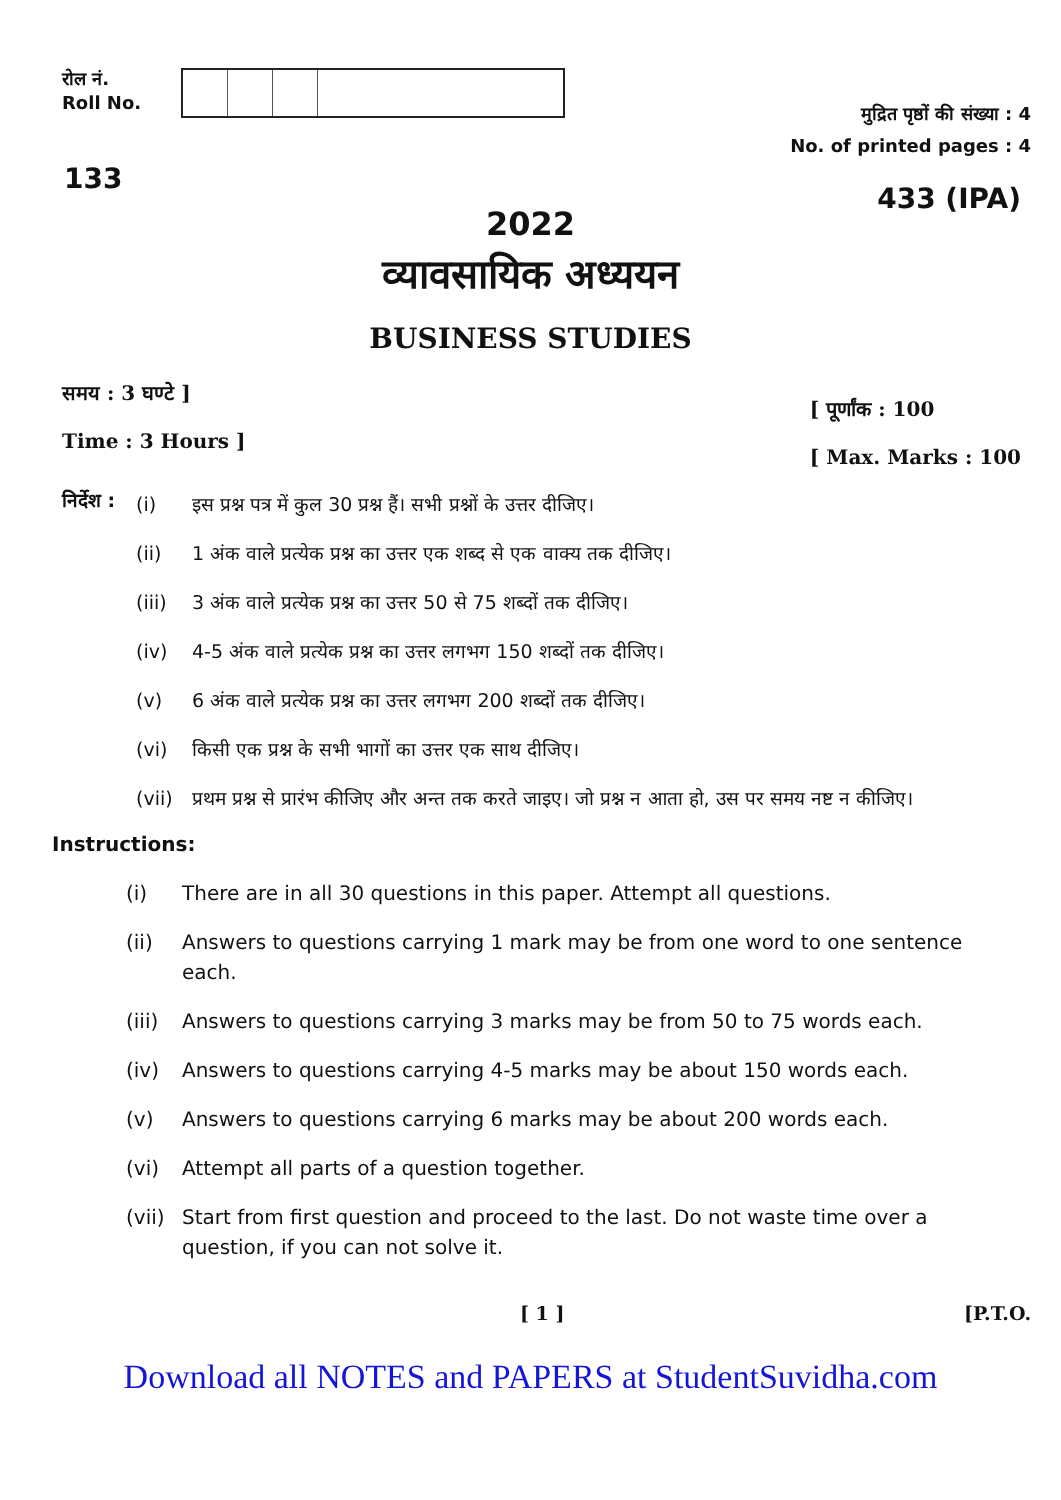रोल नं.
Roll No.
मुद्रित पृष्ठों की संख्या : 4
No. of printed pages : 4
133
433 (IPA)
2022
व्यावसायिक अध्ययन
BUSINESS STUDIES
समय : 3 घण्टे ]
Time : 3 Hours ]
[ पूर्णांक : 100
[ Max. Marks : 100
निर्देश :
(i) इस प्रश्न पत्र में कुल 30 प्रश्न हैं। सभी प्रश्नों के उत्तर दीजिए।
(ii) 1 अंक वाले प्रत्येक प्रश्न का उत्तर एक शब्द से एक वाक्य तक दीजिए।
(iii) 3 अंक वाले प्रत्येक प्रश्न का उत्तर 50 से 75 शब्दों तक दीजिए।
(iv) 4-5 अंक वाले प्रत्येक प्रश्न का उत्तर लगभग 150 शब्दों तक दीजिए।
(v) 6 अंक वाले प्रत्येक प्रश्न का उत्तर लगभग 200 शब्दों तक दीजिए।
(vi) किसी एक प्रश्न के सभी भागों का उत्तर एक साथ दीजिए।
(vii) प्रथम प्रश्न से प्रारंभ कीजिए और अन्त तक करते जाइए। जो प्रश्न न आता हो, उस पर समय नष्ट न कीजिए।
Instructions:
(i) There are in all 30 questions in this paper. Attempt all questions.
(ii) Answers to questions carrying 1 mark may be from one word to one sentence each.
(iii) Answers to questions carrying 3 marks may be from 50 to 75 words each.
(iv) Answers to questions carrying 4-5 marks may be about 150 words each.
(v) Answers to questions carrying 6 marks may be about 200 words each.
(vi) Attempt all parts of a question together.
(vii) Start from first question and proceed to the last. Do not waste time over a question, if you can not solve it.
[ 1 ] [P.T.O.
Download all NOTES and PAPERS at StudentSuvidha.com